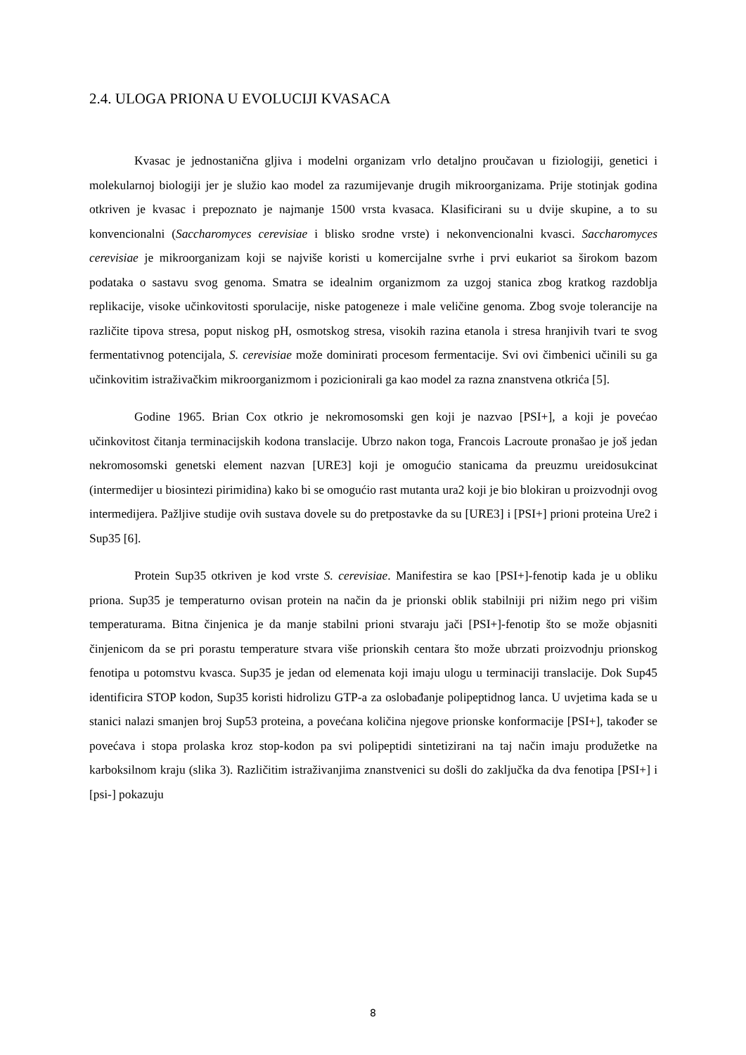2.4. ULOGA PRIONA U EVOLUCIJI KVASACA
Kvasac je jednostanična gljiva i modelni organizam vrlo detaljno proučavan u fiziologiji, genetici i molekularnoj biologiji jer je služio kao model za razumijevanje drugih mikroorganizama. Prije stotinjak godina otkriven je kvasac i prepoznato je najmanje 1500 vrsta kvasaca. Klasificirani su u dvije skupine, a to su konvencionalni (Saccharomyces cerevisiae i blisko srodne vrste) i nekonvencionalni kvasci. Saccharomyces cerevisiae je mikroorganizam koji se najviše koristi u komercijalne svrhe i prvi eukariot sa širokom bazom podataka o sastavu svog genoma. Smatra se idealnim organizmom za uzgoj stanica zbog kratkog razdoblja replikacije, visoke učinkovitosti sporulacije, niske patogeneze i male veličine genoma. Zbog svoje tolerancije na različite tipova stresa, poput niskog pH, osmotskog stresa, visokih razina etanola i stresa hranjivih tvari te svog fermentativnog potencijala, S. cerevisiae može dominirati procesom fermentacije. Svi ovi čimbenici učinili su ga učinkovitim istraživačkim mikroorganizmom i pozicionirali ga kao model za razna znanstvena otkrića [5].
Godine 1965. Brian Cox otkrio je nekromosomski gen koji je nazvao [PSI+], a koji je povećao učinkovitost čitanja terminacijskih kodona translacije. Ubrzo nakon toga, Francois Lacroute pronašao je još jedan nekromosomski genetski element nazvan [URE3] koji je omogućio stanicama da preuzmu ureidosukcinat (intermedijer u biosintezi pirimidina) kako bi se omogućio rast mutanta ura2 koji je bio blokiran u proizvodnji ovog intermedijera. Pažljive studije ovih sustava dovele su do pretpostavke da su [URE3] i [PSI+] prioni proteina Ure2 i Sup35 [6].
Protein Sup35 otkriven je kod vrste S. cerevisiae. Manifestira se kao [PSI+]-fenotip kada je u obliku priona. Sup35 je temperaturno ovisan protein na način da je prionski oblik stabilniji pri nižim nego pri višim temperaturama. Bitna činjenica je da manje stabilni prioni stvaraju jači [PSI+]-fenotip što se može objasniti činjenicom da se pri porastu temperature stvara više prionskih centara što može ubrzati proizvodnju prionskog fenotipa u potomstvu kvasca. Sup35 je jedan od elemenata koji imaju ulogu u terminaciji translacije. Dok Sup45 identificira STOP kodon, Sup35 koristi hidrolizu GTP-a za oslobađanje polipeptidnog lanca. U uvjetima kada se u stanici nalazi smanjen broj Sup53 proteina, a povećana količina njegove prionske konformacije [PSI+], također se povećava i stopa prolaska kroz stop-kodon pa svi polipeptidi sintetizirani na taj način imaju produžetke na karboksilnom kraju (slika 3). Različitim istraživanjima znanstvenici su došli do zaključka da dva fenotipa [PSI+] i [psi-] pokazuju
8